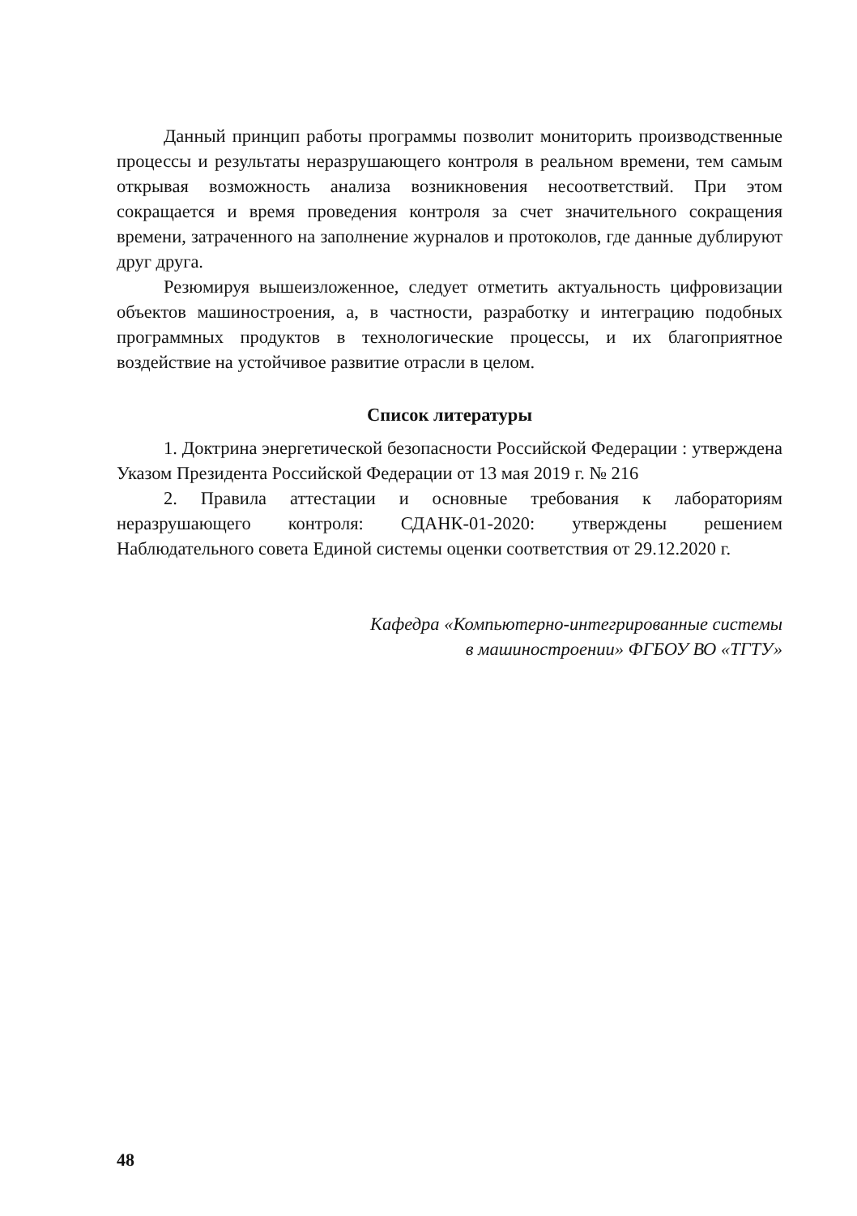Данный принцип работы программы позволит мониторить производственные процессы и результаты неразрушающего контроля в реальном времени, тем самым открывая возможность анализа возникновения несоответствий. При этом сокращается и время проведения контроля за счет значительного сокращения времени, затраченного на заполнение журналов и протоколов, где данные дублируют друг друга.
Резюмируя вышеизложенное, следует отметить актуальность цифровизации объектов машиностроения, а, в частности, разработку и интеграцию подобных программных продуктов в технологические процессы, и их благоприятное воздействие на устойчивое развитие отрасли в целом.
Список литературы
1. Доктрина энергетической безопасности Российской Федерации : утверждена Указом Президента Российской Федерации от 13 мая 2019 г. № 216
2. Правила аттестации и основные требования к лабораториям неразрушающего контроля: СДАНК-01-2020: утверждены решением Наблюдательного совета Единой системы оценки соответствия от 29.12.2020 г.
Кафедра «Компьютерно-интегрированные системы
в машиностроении» ФГБОУ ВО «ТГТУ»
48